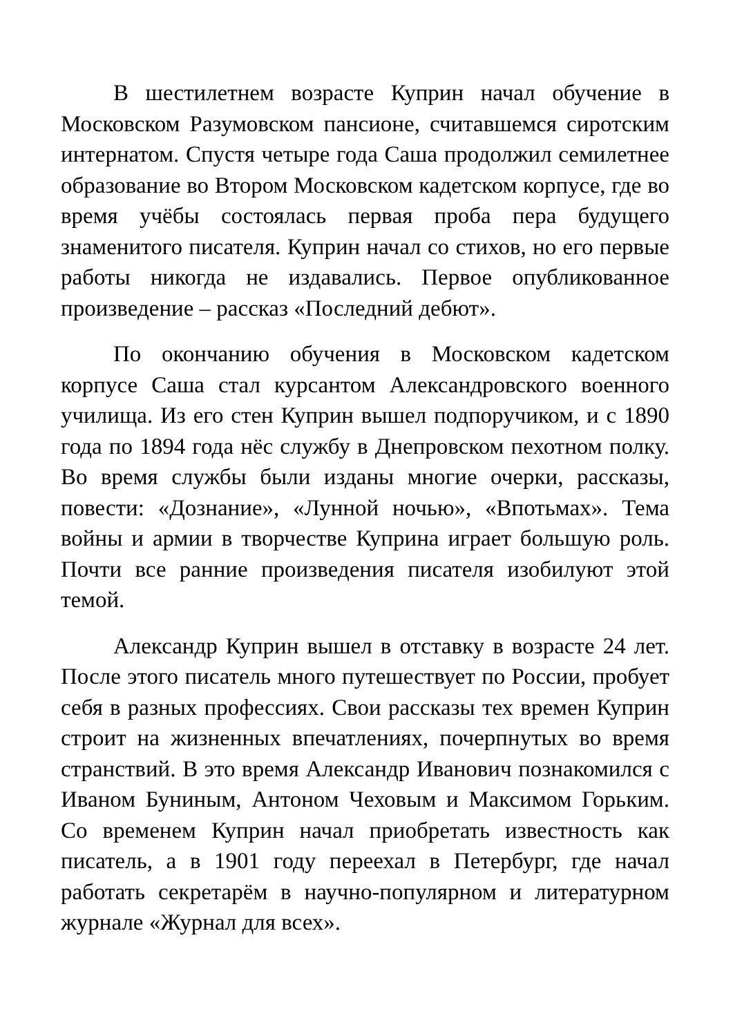В шестилетнем возрасте Куприн начал обучение в Московском Разумовском пансионе, считавшемся сиротским интернатом. Спустя четыре года Саша продолжил семилетнее образование во Втором Московском кадетском корпусе, где во время учёбы состоялась первая проба пера будущего знаменитого писателя. Куприн начал со стихов, но его первые работы никогда не издавались. Первое опубликованное произведение – рассказ «Последний дебют».
По окончанию обучения в Московском кадетском корпусе Саша стал курсантом Александровского военного училища. Из его стен Куприн вышел подпоручиком, и с 1890 года по 1894 года нёс службу в Днепровском пехотном полку. Во время службы были изданы многие очерки, рассказы, повести: «Дознание», «Лунной ночью», «Впотьмах». Тема войны и армии в творчестве Куприна играет большую роль. Почти все ранние произведения писателя изобилуют этой темой.
Александр Куприн вышел в отставку в возрасте 24 лет. После этого писатель много путешествует по России, пробует себя в разных профессиях. Свои рассказы тех времен Куприн строит на жизненных впечатлениях, почерпнутых во время странствий. В это время Александр Иванович познакомился с Иваном Буниным, Антоном Чеховым и Максимом Горьким. Со временем Куприн начал приобретать известность как писатель, а в 1901 году переехал в Петербург, где начал работать секретарём в научно-популярном и литературном журнале «Журнал для всех».